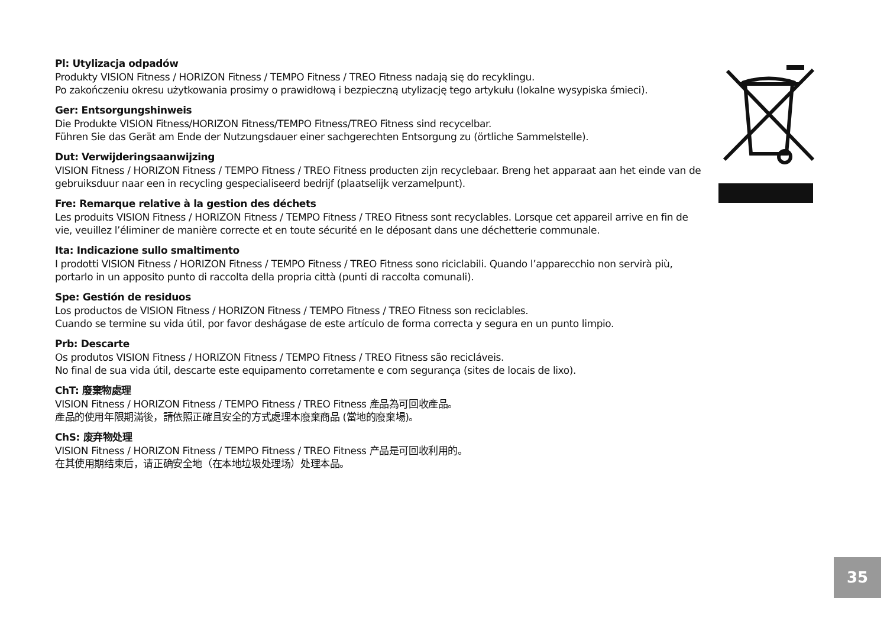Pl: Utylizacja odpadów
Produkty VISION Fitness / HORIZON Fitness / TEMPO Fitness / TREO Fitness nadają się do recyklingu.
Po zakończeniu okresu użytkowania prosimy o prawidłową i bezpieczną utylizację tego artykułu (lokalne wysypiska śmieci).
Ger: Entsorgungshinweis
Die Produkte VISION Fitness/HORIZON Fitness/TEMPO Fitness/TREO Fitness sind recycelbar.
Führen Sie das Gerät am Ende der Nutzungsdauer einer sachgerechten Entsorgung zu (örtliche Sammelstelle).
Dut: Verwijderingsaanwijzing
VISION Fitness / HORIZON Fitness / TEMPO Fitness / TREO Fitness producten zijn recyclebaar. Breng het apparaat aan het einde van de gebruiksduur naar een in recycling gespecialiseerd bedrijf (plaatselijk verzamelpunt).
Fre: Remarque relative à la gestion des déchets
Les produits VISION Fitness / HORIZON Fitness / TEMPO Fitness / TREO Fitness sont recyclables. Lorsque cet appareil arrive en fin de vie, veuillez l’éliminer de manière correcte et en toute sécurité en le déposant dans une déchetterie communale.
Ita: Indicazione sullo smaltimento
I prodotti VISION Fitness / HORIZON Fitness / TEMPO Fitness / TREO Fitness sono riciclabili. Quando l’apparecchio non servirà più, portarlo in un apposito punto di raccolta della propria città (punti di raccolta comunali).
Spe: Gestión de residuos
Los productos de VISION Fitness / HORIZON Fitness / TEMPO Fitness / TREO Fitness son reciclables.
Cuando se termine su vida útil, por favor deshágase de este artículo de forma correcta y segura en un punto limpio.
Prb: Descarte
Os produtos VISION Fitness / HORIZON Fitness / TEMPO Fitness / TREO Fitness são recicláveis.
No final de sua vida útil, descarte este equipamento corretamente e com segurança (sites de locais de lixo).
ChT: 廢棄物處理
VISION Fitness / HORIZON Fitness / TEMPO Fitness / TREO Fitness 產品為可回收產品。
產品的使用年限期滿後，請依照正確且安全的方式處理本廢棄商品 (當地的廢棄場)。
ChS: 废弃物处理
VISION Fitness / HORIZON Fitness / TEMPO Fitness / TREO Fitness 产品是可回收利用的。
在其使用期结束后，请正确安全地（在本地垃圾处理场）处理本品。
35